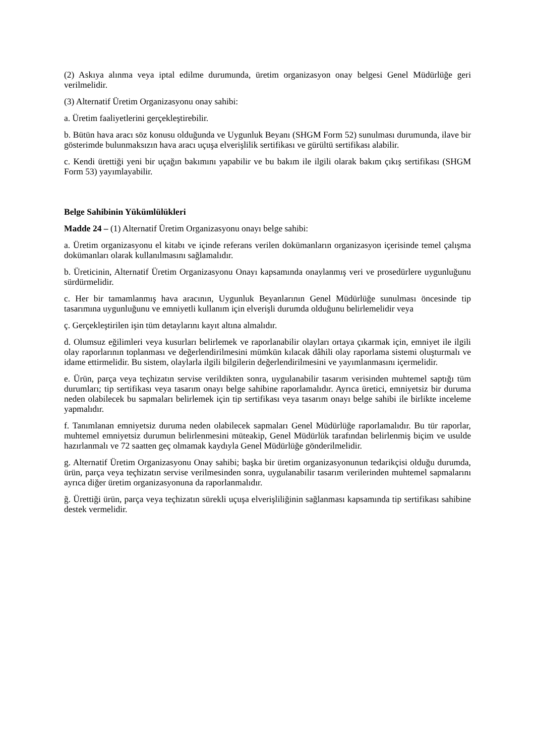(2) Askıya alınma veya iptal edilme durumunda, üretim organizasyon onay belgesi Genel Müdürlüğe geri verilmelidir.
(3) Alternatif Üretim Organizasyonu onay sahibi:
a. Üretim faaliyetlerini gerçekleştirebilir.
b. Bütün hava aracı söz konusu olduğunda ve Uygunluk Beyanı (SHGM Form 52) sunulması durumunda, ilave bir gösterimde bulunmaksızın hava aracı uçuşa elverişlilik sertifikası ve gürültü sertifikası alabilir.
c. Kendi ürettiği yeni bir uçağın bakımını yapabilir ve bu bakım ile ilgili olarak bakım çıkış sertifikası (SHGM Form 53) yayımlayabilir.
Belge Sahibinin Yükümlülükleri
Madde 24 – (1) Alternatif Üretim Organizasyonu onayı belge sahibi:
a. Üretim organizasyonu el kitabı ve içinde referans verilen dokümanların organizasyon içerisinde temel çalışma dokümanları olarak kullanılmasını sağlamalıdır.
b. Üreticinin, Alternatif Üretim Organizasyonu Onayı kapsamında onaylanmış veri ve prosedürlere uygunluğunu sürdürmelidir.
c. Her bir tamamlanmış hava aracının, Uygunluk Beyanlarının Genel Müdürlüğe sunulması öncesinde tip tasarımına uygunluğunu ve emniyetli kullanım için elverişli durumda olduğunu belirlemelidir veya
ç. Gerçekleştirilen işin tüm detaylarını kayıt altına almalıdır.
d. Olumsuz eğilimleri veya kusurları belirlemek ve raporlanabilir olayları ortaya çıkarmak için, emniyet ile ilgili olay raporlarının toplanması ve değerlendirilmesini mümkün kılacak dâhili olay raporlama sistemi oluşturmalı ve idame ettirmelidir. Bu sistem, olaylarla ilgili bilgilerin değerlendirilmesini ve yayımlanmasını içermelidir.
e. Ürün, parça veya teçhizatın servise verildikten sonra, uygulanabilir tasarım verisinden muhtemel saptığı tüm durumları; tip sertifikası veya tasarım onayı belge sahibine raporlamalıdır. Ayrıca üretici, emniyetsiz bir duruma neden olabilecek bu sapmaları belirlemek için tip sertifikası veya tasarım onayı belge sahibi ile birlikte inceleme yapmalıdır.
f. Tanımlanan emniyetsiz duruma neden olabilecek sapmaları Genel Müdürlüğe raporlamalıdır. Bu tür raporlar, muhtemel emniyetsiz durumun belirlenmesini müteakip, Genel Müdürlük tarafından belirlenmiş biçim ve usulde hazırlanmalı ve 72 saatten geç olmamak kaydıyla Genel Müdürlüğe gönderilmelidir.
g. Alternatif Üretim Organizasyonu Onay sahibi; başka bir üretim organizasyonunun tedarikçisi olduğu durumda, ürün, parça veya teçhizatın servise verilmesinden sonra, uygulanabilir tasarım verilerinden muhtemel sapmalarını ayrıca diğer üretim organizasyonuna da raporlanmalıdır.
ğ. Ürettiği ürün, parça veya teçhizatın sürekli uçuşa elverişliliğinin sağlanması kapsamında tip sertifikası sahibine destek vermelidir.